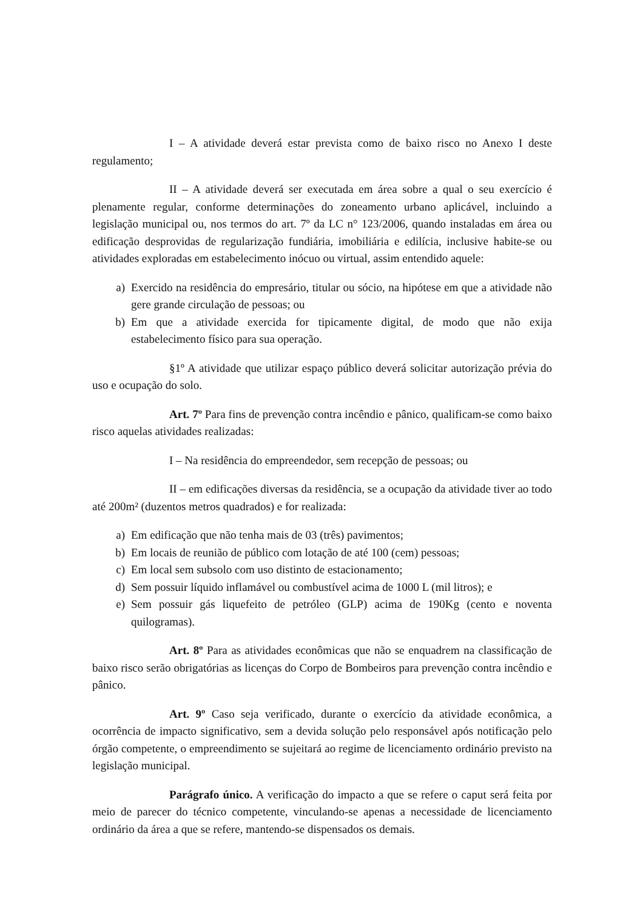I – A atividade deverá estar prevista como de baixo risco no Anexo I deste regulamento;
II – A atividade deverá ser executada em área sobre a qual o seu exercício é plenamente regular, conforme determinações do zoneamento urbano aplicável, incluindo a legislação municipal ou, nos termos do art. 7º da LC n° 123/2006, quando instaladas em área ou edificação desprovidas de regularização fundiária, imobiliária e edilícia, inclusive habite-se ou atividades exploradas em estabelecimento inócuo ou virtual, assim entendido aquele:
a) Exercido na residência do empresário, titular ou sócio, na hipótese em que a atividade não gere grande circulação de pessoas; ou
b) Em que a atividade exercida for tipicamente digital, de modo que não exija estabelecimento físico para sua operação.
§1º A atividade que utilizar espaço público deverá solicitar autorização prévia do uso e ocupação do solo.
Art. 7º Para fins de prevenção contra incêndio e pânico, qualificam-se como baixo risco aquelas atividades realizadas:
I – Na residência do empreendedor, sem recepção de pessoas; ou
II – em edificações diversas da residência, se a ocupação da atividade tiver ao todo até 200m² (duzentos metros quadrados) e for realizada:
a) Em edificação que não tenha mais de 03 (três) pavimentos;
b) Em locais de reunião de público com lotação de até 100 (cem) pessoas;
c) Em local sem subsolo com uso distinto de estacionamento;
d) Sem possuir líquido inflamável ou combustível acima de 1000 L (mil litros); e
e) Sem possuir gás liquefeito de petróleo (GLP) acima de 190Kg (cento e noventa quilogramas).
Art. 8º Para as atividades econômicas que não se enquadrem na classificação de baixo risco serão obrigatórias as licenças do Corpo de Bombeiros para prevenção contra incêndio e pânico.
Art. 9º Caso seja verificado, durante o exercício da atividade econômica, a ocorrência de impacto significativo, sem a devida solução pelo responsável após notificação pelo órgão competente, o empreendimento se sujeitará ao regime de licenciamento ordinário previsto na legislação municipal.
Parágrafo único. A verificação do impacto a que se refere o caput será feita por meio de parecer do técnico competente, vinculando-se apenas a necessidade de licenciamento ordinário da área a que se refere, mantendo-se dispensados os demais.